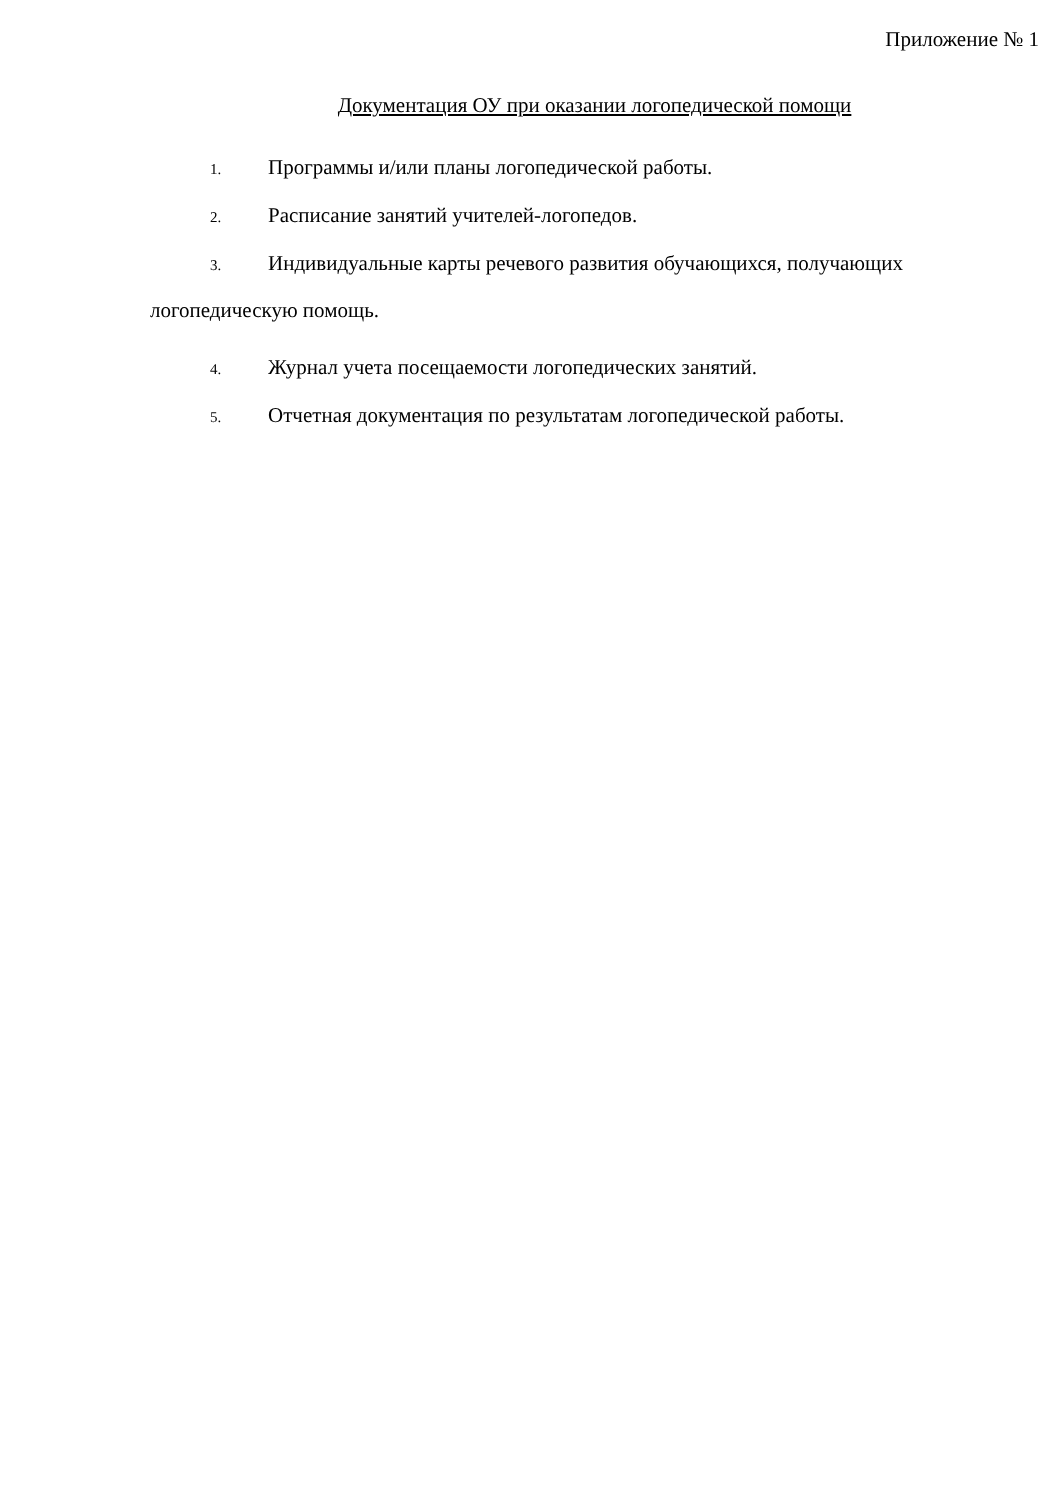Приложение № 1
Документация ОУ при оказании логопедической помощи
1. Программы и/или планы логопедической работы.
2. Расписание занятий учителей-логопедов.
3. Индивидуальные карты речевого развития обучающихся, получающих логопедическую помощь.
4. Журнал учета посещаемости логопедических занятий.
5. Отчетная документация по результатам логопедической работы.